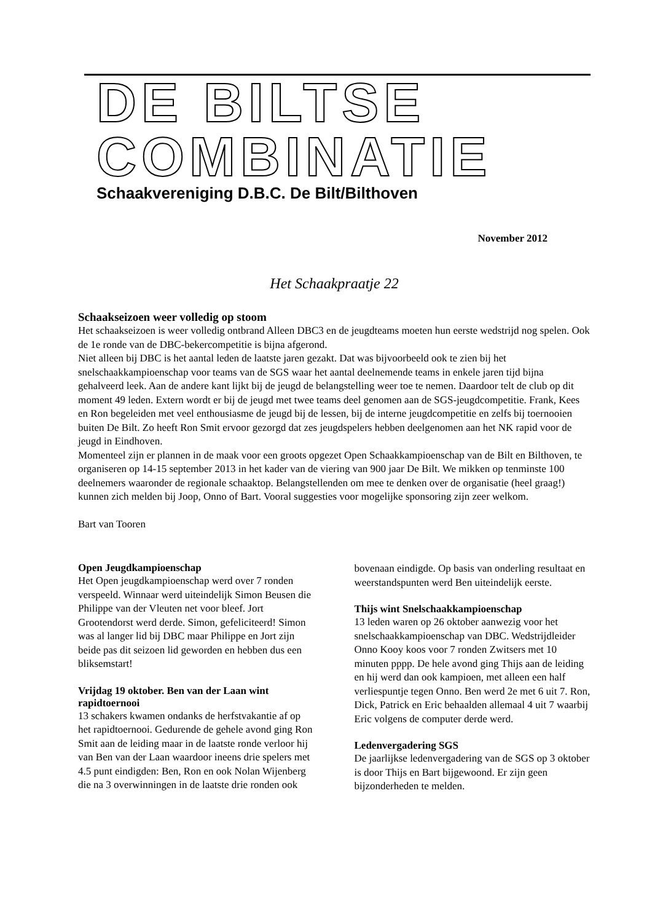DE BILTSE
COMBINATIE
Schaakvereniging D.B.C. De Bilt/Bilthoven
November 2012
Het Schaakpraatje 22
Schaakseizoen weer volledig op stoom
Het schaakseizoen is weer volledig ontbrand Alleen DBC3 en de jeugdteams moeten hun eerste wedstrijd nog spelen. Ook de 1e ronde van de DBC-bekercompetitie is bijna afgerond.
Niet alleen bij DBC is het aantal leden de laatste jaren gezakt. Dat was bijvoorbeeld ook te zien bij het snelschaakkampioenschap voor teams van de SGS waar het aantal deelnemende teams in enkele jaren tijd bijna gehalveerd leek. Aan de andere kant lijkt bij de jeugd de belangstelling weer toe te nemen. Daardoor telt de club op dit moment 49 leden. Extern wordt er bij de jeugd met twee teams deel genomen aan de SGS-jeugdcompetitie. Frank, Kees en Ron begeleiden met veel enthousiasme de jeugd bij de lessen, bij de interne jeugdcompetitie en zelfs bij toernooien buiten De Bilt. Zo heeft Ron Smit ervoor gezorgd dat zes jeugdspelers hebben deelgenomen aan het NK rapid voor de jeugd in Eindhoven.
Momenteel zijn er plannen in de maak voor een groots opgezet Open Schaakkampioenschap van de Bilt en Bilthoven, te organiseren op 14-15 september 2013 in het kader van de viering van 900 jaar De Bilt. We mikken op tenminste 100 deelnemers waaronder de regionale schaaktop. Belangstellenden om mee te denken over de organisatie (heel graag!) kunnen zich melden bij Joop, Onno of Bart. Vooral suggesties voor mogelijke sponsoring zijn zeer welkom.
Bart van Tooren
Open Jeugdkampioenschap
Het Open jeugdkampioenschap werd over 7 ronden verspeeld. Winnaar werd uiteindelijk Simon Beusen die Philippe van der Vleuten net voor bleef. Jort Grootendorst werd derde. Simon, gefeliciteerd! Simon was al langer lid bij DBC maar Philippe en Jort zijn beide pas dit seizoen lid geworden en hebben dus een bliksemstart!
Vrijdag 19 oktober. Ben van der Laan wint rapidtoernooi
13 schakers kwamen ondanks de herfstvakantie af op het rapidtoernooi. Gedurende de gehele avond ging Ron Smit aan de leiding maar in de laatste ronde verloor hij van Ben van der Laan waardoor ineens drie spelers met 4.5 punt eindigden: Ben, Ron en ook Nolan Wijenberg die na 3 overwinningen in de laatste drie ronden ook bovenaan eindigde. Op basis van onderling resultaat en weerstandspunten werd Ben uiteindelijk eerste.
Thijs wint Snelschaakkampioenschap
13 leden waren op 26 oktober aanwezig voor het snelschaakkampioenschap van DBC. Wedstrijdleider Onno Kooy koos voor 7 ronden Zwitsers met 10 minuten pppp. De hele avond ging Thijs aan de leiding en hij werd dan ook kampioen, met alleen een half verliespuntje tegen Onno. Ben werd 2e met 6 uit 7. Ron, Dick, Patrick en Eric behaalden allemaal 4 uit 7 waarbij Eric volgens de computer derde werd.
Ledenvergadering SGS
De jaarlijkse ledenvergadering van de SGS op 3 oktober is door Thijs en Bart bijgewoond. Er zijn geen bijzonderheden te melden.